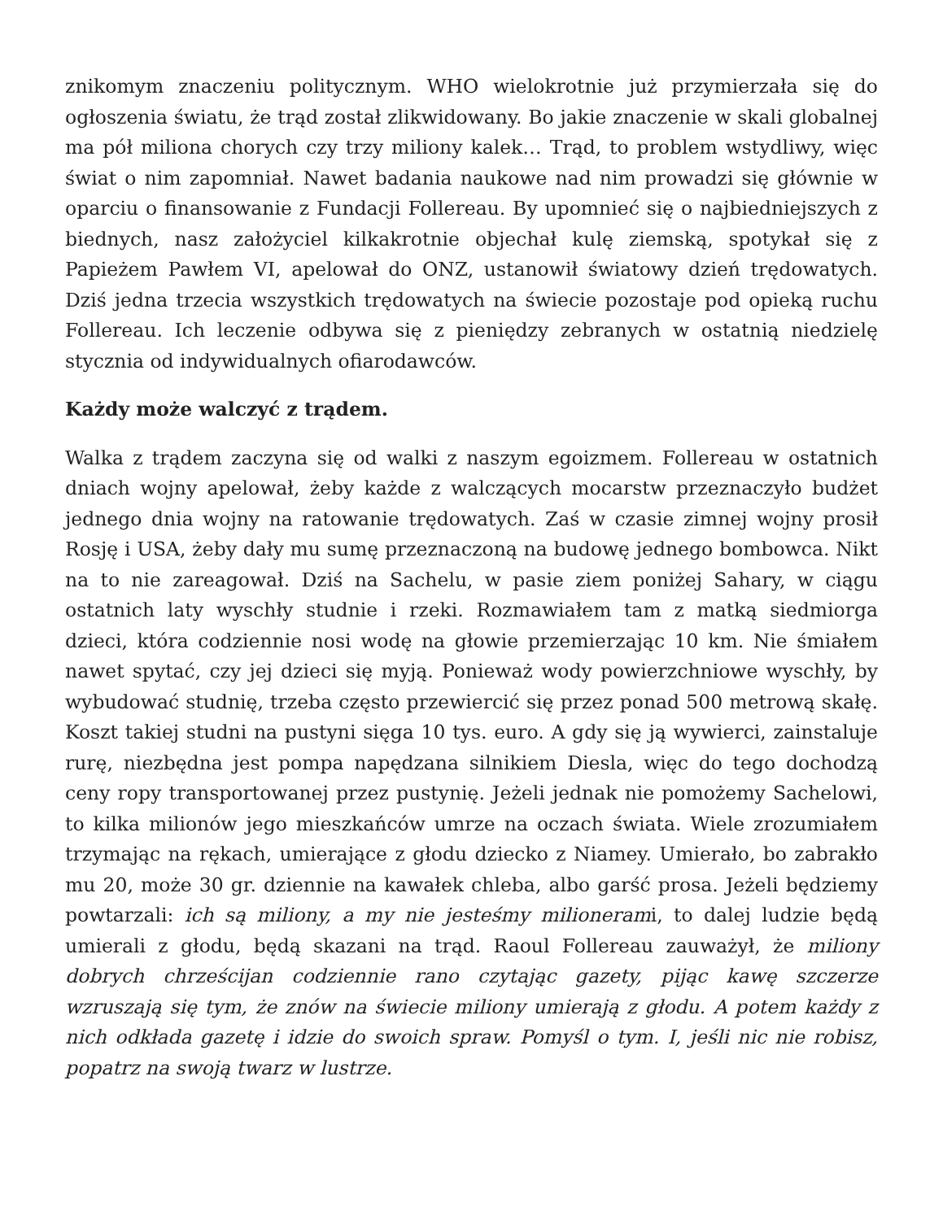znikomym znaczeniu politycznym. WHO wielokrotnie już przymierzała się do ogłoszenia światu, że trąd został zlikwidowany. Bo jakie znaczenie w skali globalnej ma pół miliona chorych czy trzy miliony kalek… Trąd, to problem wstydliwy, więc świat o nim zapomniał. Nawet badania naukowe nad nim prowadzi się głównie w oparciu o finansowanie z Fundacji Follereau. By upomnieć się o najbiedniejszych z biednych, nasz założyciel kilkakrotnie objechał kulę ziemską, spotykał się z Papieżem Pawłem VI, apelował do ONZ, ustanowił światowy dzień trędowatych. Dziś jedna trzecia wszystkich trędowatych na świecie pozostaje pod opieką ruchu Follereau. Ich leczenie odbywa się z pieniędzy zebranych w ostatnią niedzielę stycznia od indywidualnych ofiarodawców.
Każdy może walczyć z trądem.
Walka z trądem zaczyna się od walki z naszym egoizmem. Follereau w ostatnich dniach wojny apelował, żeby każde z walczących mocarstw przeznaczyło budżet jednego dnia wojny na ratowanie trędowatych. Zaś w czasie zimnej wojny prosił Rosję i USA, żeby dały mu sumę przeznaczoną na budowę jednego bombowca. Nikt na to nie zareagował. Dziś na Sachelu, w pasie ziem poniżej Sahary, w ciągu ostatnich laty wyschły studnie i rzeki. Rozmawiałem tam z matką siedmiorga dzieci, która codziennie nosi wodę na głowie przemierzając 10 km. Nie śmiałem nawet spytać, czy jej dzieci się myją. Ponieważ wody powierzchniowe wyschły, by wybudować studnię, trzeba często przewiercić się przez ponad 500 metrową skałę. Koszt takiej studni na pustyni sięga 10 tys. euro. A gdy się ją wywierci, zainstaluje rurę, niezbędna jest pompa napędzana silnikiem Diesla, więc do tego dochodzą ceny ropy transportowanej przez pustynię. Jeżeli jednak nie pomożemy Sachelowi, to kilka milionów jego mieszkańców umrze na oczach świata. Wiele zrozumiałem trzymając na rękach, umierające z głodu dziecko z Niamey. Umierało, bo zabrakło mu 20, może 30 gr. dziennie na kawałek chleba, albo garść prosa. Jeżeli będziemy powtarzali: ich są miliony, a my nie jesteśmy milionerami, to dalej ludzie będą umierali z głodu, będą skazani na trąd. Raoul Follereau zauważył, że miliony dobrych chrześcijan codziennie rano czytając gazety, pijąc kawę szczerze wzruszają się tym, że znów na świecie miliony umierają z głodu. A potem każdy z nich odkłada gazetę i idzie do swoich spraw. Pomyśl o tym. I, jeśli nic nie robisz, popatrz na swoją twarz w lustrze.